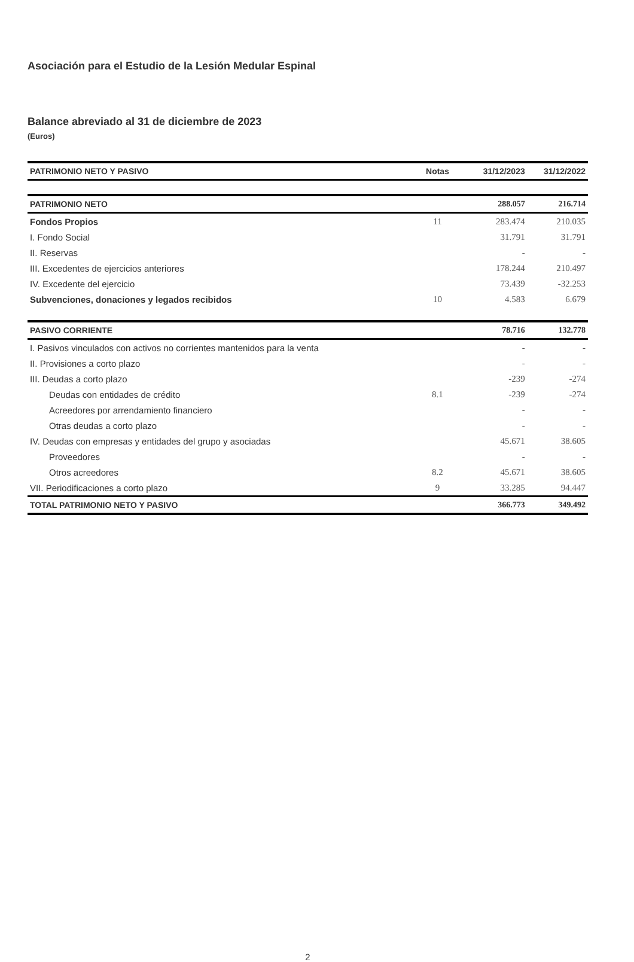Asociación para el Estudio de la Lesión Medular Espinal
Balance abreviado al 31 de diciembre de 2023
(Euros)
| PATRIMONIO NETO Y PASIVO | Notas | 31/12/2023 | 31/12/2022 |
| --- | --- | --- | --- |
| PATRIMONIO NETO | | 288.057 | 216.714 |
| Fondos Propios | 11 | 283.474 | 210.035 |
| I. Fondo Social | | 31.791 | 31.791 |
| II. Reservas | | - | - |
| III. Excedentes de ejercicios anteriores | | 178.244 | 210.497 |
| IV. Excedente del ejercicio | | 73.439 | -32.253 |
| Subvenciones, donaciones y legados recibidos | 10 | 4.583 | 6.679 |
| PASIVO CORRIENTE | | 78.716 | 132.778 |
| I. Pasivos vinculados con activos no corrientes mantenidos para la venta | | - | - |
| II. Provisiones a corto plazo | | - | - |
| III. Deudas a corto plazo | | -239 | -274 |
| Deudas con entidades de crédito | 8.1 | -239 | -274 |
| Acreedores por arrendamiento financiero | | - | - |
| Otras deudas a corto plazo | | - | - |
| IV. Deudas con empresas y entidades del grupo y asociadas | | 45.671 | 38.605 |
| Proveedores | | - | - |
| Otros acreedores | 8.2 | 45.671 | 38.605 |
| VII. Periodificaciones a corto plazo | 9 | 33.285 | 94.447 |
| TOTAL PATRIMONIO NETO Y PASIVO | | 366.773 | 349.492 |
2